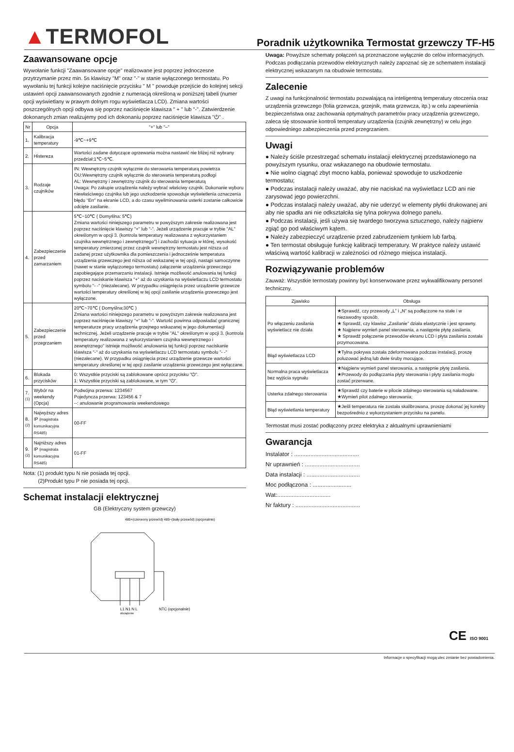▲TERMOFOL
Poradnik użytkownika Termostat grzewczy TF-H5
Zaawansowane opcje
Wywołanie funkcji "Zaawansowane opcje" realizowane jest poprzez jednoczesne przytrzymanie przez min. 5s klawiszy "M" oraz "-" w stanie wyłączonego termostatu. Po wywołaniu tej funkcji kolejne naciśnięcie przycisku " M " powoduje przejście do kolejnej sekcji ustawień opcji zaawansowanych zgodnie z numeracją określoną w poniższej tabeli (numer opcji wyświetlany w prawym dolnym rogu wyświetlacza LCD). Zmiana wartości poszczególnych opcji odbywa się poprzez naciśnięcie klawisza " + " lub "-". Zatwierdzenie dokonanych zmian realizujemy pod ich dokonaniu poprzez naciśnięcie klawisza "⏻" .
| Nr | Opcja | "+" lub "–" |
| --- | --- | --- |
| 1. | Kalibracja temperatury | -9℃~+9℃ |
| 2. | Histereza | Wartości zadane dotyczące ogrzewania można nastawić nie bliżej niż wybrany przedział:1℃~5℃. |
| 3. | Rodzaje czujników | IN: Wewnętrzny czujnik wyłącznie do sterowania temperaturą powietrza OU:Wewnętrzny czujnik wyłącznie do sterowania temperaturą podłogi AL: Wewnętrzny i zewnętrzny czujnik do sterowania temperaturą Uwaga: Po zakupie urządzenia należy wybrać właściwy czujnik. Dokonanie wyboru niewłaściwego czujnika lub jego uszkodzenie spowoduje wyświetlenia oznaczenia błędu “Err” na ekranie LCD, a do czasu wyeliminowania usterki zostanie całkowicie odcięte zasilanie. |
| 4. | Zabezpieczenie przed zamarzaniem | 5℃~10℃ ( Domyślna: 5℃) Zmiana wartości niniejszego parametru w powyższym zakresie realizowana jest poprzez naciśnięcie klawiszy "+" lub "-". Jeżeli urządzenie pracuje w trybie "AL" określonym w opcji 3. (kontrola temperatury realizowana z wykorzystaniem czujnika wewnętrznego i zewnętrznego") i zachodzi sytuacja w której, wysokość temperatury zmierzonej przez czujnik wewnętrzny termostatu jest niższa od zadanej przez użytkownika dla pomieszczenia i jednocześnie temperatura urządzenia grzewczego jest niższa od wskazanej w tej opcji, nastąpi samoczynne (nawet w stanie wyłączonego termostatu) załączenie urządzenia grzewczego zapobiegające przemarzaniu instalacji. Istnieje możliwość anulowania tej funkcji poprzez naciskanie klawisza "+" aż do uzyskania na wyświetlaczu LCD termostatu symbolu "- -" (niezalecane). W przypadku osiągnięcia przez urządzenie grzewcze wartości temperatury określonej w tej opcji zasilanie urządzenia grzewczego jest wyłączone. |
| 5. | Zabezpieczenie przed przegrzaniem | 20℃~70℃ ( Domyślna:30℃ ) Zmiana wartości niniejszego parametru w powyższym zakresie realizowana jest poprzez naciśnięcie klawiszy "+" lub "-". Wartość powinna odpowiadać granicznej temperaturze pracy urządzenia grzejnego wskazanej w jego dokumentacji technicznej. Jeżeli urządzenie pracuje w trybie "AL" określonym w opcji 3. (kontrola temperatury realizowana z wykorzystaniem czujnika wewnętrznego i zewnętrznego" istnieje możliwość anulowania tej funkcji poprzez naciskanie klawisza "-" aż do uzyskania na wyświetlaczu LCD termostatu symbolu "- -" (niezalecane). W przypadku osiągnięcia przez urządzenie grzewcze wartości temperatury określonej w tej opcji zasilanie urządzenia grzewczego jest wyłączane. |
| 6. | Blokada przycisków | 0: Wszystkie przyciski są zablokowane oprócz przycisku "⏻". 1: Wszystkie przyciski są zablokowane, w tym "⏻". |
| 7. <sup>(1)</sup> | Wybór na weekendy (Opcja) | Podwójna przerwa: 1234567 Pojedyncza przerwa: 123456 & 7 --: anulowanie programowania weekendowego |
| 8. <sup>(2)</sup> | Najwyższy adres IP (magistrala komunikacyjna RS485) | 00-FF |
| 9. <sup>(2)</sup> | Najniższy adres IP (magistrala komunikacyjna RS485) | 01-FF |
Nota: (1) produkt typu N nie posiada tej opcji.
(2)Produkt typu P nie posiada tej opcji.
Schemat instalacji elektrycznej
GB (Elektryczny system grzewczy)
L1 N1 N L
NTC (opcjonalnie)
485+(czerwony przewód) 485−(biały przewód) (opcjonalnie)
obciążenie
Uwaga: Powyższe schematy połączeń są przeznaczone wyłącznie do celów informacyjnych. Podczas podłączania przewodów elektrycznych należy zapoznać się ze schematem instalacji elektrycznej wskazanym na obudowie termostatu.
Zalecenie
Z uwagi na funkcjonalność termostatu pozwalającą na inteligentną temperatury otoczenia oraz urządzenia grzewczego (folia grzewcza, grzejnik, mata grzewcza, itp.) w celu zapewnienia bezpieczeństwa oraz zachowania optymalnych parametrów pracy urządzenia grzewczego, zaleca się stosowanie kontroli temperatury urządzenia (czujnik zewnętrzny) w celu jego odpowiedniego zabezpieczenia przed przegrzaniem.
Uwagi
● Należy ściśle przestrzegać schematu instalacji elektrycznej przedstawionego na powyższym rysunku, oraz wskazanego na obudowie termostatu.
● Nie wolno ciągnąć zbyt mocno kabla, ponieważ spowoduje to uszkodzenie termostatu;
● Podczas instalacji należy uważać, aby nie naciskać na wyświetlacz LCD ani nie zarysować jego powierzchni.
● Podczas instalacji należy uważać, aby nie uderzyć w elementy płytki drukowanej ani aby nie spadła ani nie odkształciła się tylna pokrywa dolnego panelu.
● Podczas instalacji, jeśli używa się twardego tworzywa sztucznego, należy najpierw zgiąć go pod właściwym kątem.
● Należy zabezpieczyć urządzenie przed zabrudzeniem tynkiem lub farbą.
● Ten termostat obsługuje funkcję kalibracji temperatury. W praktyce należy ustawić właściwą wartość kalibracji w zależności od różnego miejsca instalacji.
Rozwiązywanie problemów
Zauważ: Wszystkie termostaty powinny być konserwowane przez wykwalifikowany personel techniczny.
| Zjawisko | Obsługa |
| --- | --- |
| Po włączeniu zasilania wyświetlacz nie działa | ★Sprawdź, czy przewody „L” i „N” są podłączone na stałe i w niezawodny sposób. ★ Sprawdź, czy klawisz „Zasilanie” działa elastycznie i jest sprawny. ★ Najpierw wymień panel sterowania, a następnie płytę zasilania. ★ Sprawdź połączenie przewodów ekranu LCD i płyta zasilania została przymocowana. |
| Błąd wyświetlacza LCD | ★Tylna pokrywa została zdeformowana podczas instalacji, proszę poluzować jedną lub dwie śruby mocujące. |
| Normalna praca wyświetlacza bez wyjścia sygnału | ★Najpierw wymień panel sterowania, a następnie płytę zasilania. ★Przewody do podłączania płyty sterowania i płyty zasilania mogło zostać przerwane. |
| Usterka zdalnego sterowania | ★Sprawdź czy baterie w pilocie zdalnego sterowania są naładowane. ★Wymień pilot zdalnego sterowania; |
| Błąd wyświetlania temperatury | ★Jeśli temperatura nie została skalibrowana, proszę dokonać jej korekty bezpośrednio z wykorzystaniem przycisku na panelu. |
Termostat musi zostać podłączony przez elektryka z aktualnymi uprawnieniami
Gwarancja
Instalator : ........................................
Nr uprawnień : ..................................
Data instalacji : .................................
Moc podłączona : ........................
Wat:.................................
Nr faktury : ........................................
CE ISO 9001
Informacje o specyfikacji mogą ulec zmianie bez powiadomienia.